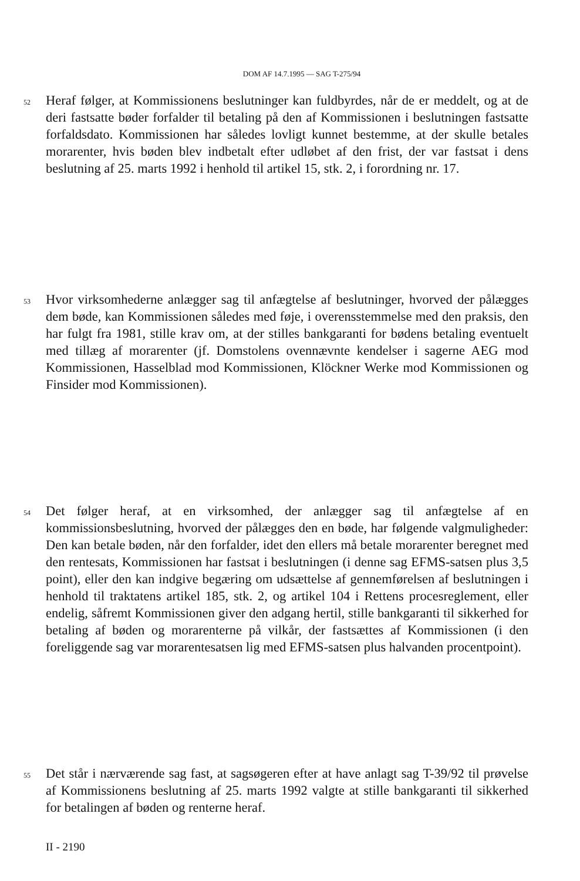DOM AF 14.7.1995 — SAG T-275/94
52
Heraf følger, at Kommissionens beslutninger kan fuldbyrdes, når de er meddelt, og at de deri fastsatte bøder forfalder til betaling på den af Kommissionen i beslutningen fastsatte forfaldsdato. Kommissionen har således lovligt kunnet bestemme, at der skulle betales morarenter, hvis bøden blev indbetalt efter udløbet af den frist, der var fastsat i dens beslutning af 25. marts 1992 i henhold til artikel 15, stk. 2, i forordning nr. 17.
53
Hvor virksomhederne anlægger sag til anfægtelse af beslutninger, hvorved der pålægges dem bøde, kan Kommissionen således med føje, i overensstemmelse med den praksis, den har fulgt fra 1981, stille krav om, at der stilles bankgaranti for bødens betaling eventuelt med tillæg af morarenter (jf. Domstolens ovennævnte kendelser i sagerne AEG mod Kommissionen, Hasselblad mod Kommissionen, Klöckner Werke mod Kommissionen og Finsider mod Kommissionen).
54
Det følger heraf, at en virksomhed, der anlægger sag til anfægtelse af en kommissionsbeslutning, hvorved der pålægges den en bøde, har følgende valgmuligheder: Den kan betale bøden, når den forfalder, idet den ellers må betale morarenter beregnet med den rentesats, Kommissionen har fastsat i beslutningen (i denne sag EFMS-satsen plus 3,5 point), eller den kan indgive begæring om udsættelse af gennemførelsen af beslutningen i henhold til traktatens artikel 185, stk. 2, og artikel 104 i Rettens procesreglement, eller endelig, såfremt Kommissionen giver den adgang hertil, stille bankgaranti til sikkerhed for betaling af bøden og morarenterne på vilkår, der fastsættes af Kommissionen (i den foreliggende sag var morarentesatsen lig med EFMS-satsen plus halvanden procentpoint).
55
Det står i nærværende sag fast, at sagsøgeren efter at have anlagt sag T-39/92 til prøvelse af Kommissionens beslutning af 25. marts 1992 valgte at stille bankgaranti til sikkerhed for betalingen af bøden og renterne heraf.
II - 2190